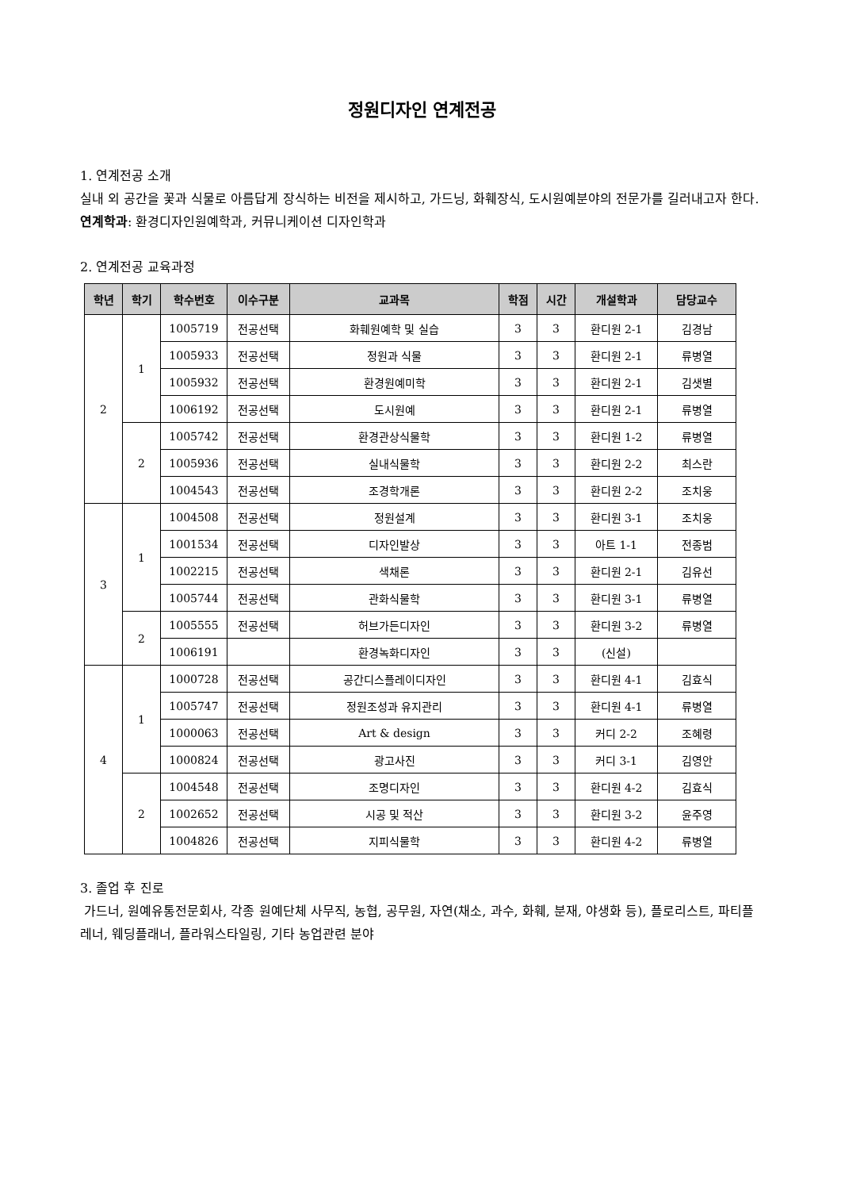정원디자인 연계전공
1. 연계전공 소개
실내 외 공간을 꽃과 식물로 아름답게 장식하는 비전을 제시하고, 가드닝, 화훼장식, 도시원예분야의 전문가를 길러내고자 한다.
연계학과: 환경디자인원예학과, 커뮤니케이션 디자인학과
2. 연계전공 교육과정
| 학년 | 학기 | 학수번호 | 이수구분 | 교과목 | 학점 | 시간 | 개설학과 | 담당교수 |
| --- | --- | --- | --- | --- | --- | --- | --- | --- |
| 2 | 1 | 1005719 | 전공선택 | 화훼원예학 및 실습 | 3 | 3 | 환디원 2-1 | 김경남 |
| | | 1005933 | 전공선택 | 정원과 식물 | 3 | 3 | 환디원 2-1 | 류병열 |
| | | 1005932 | 전공선택 | 환경원예미학 | 3 | 3 | 환디원 2-1 | 김샛별 |
| | | 1006192 | 전공선택 | 도시원예 | 3 | 3 | 환디원 2-1 | 류병열 |
| | 2 | 1005742 | 전공선택 | 환경관상식물학 | 3 | 3 | 환디원 1-2 | 류병열 |
| | | 1005936 | 전공선택 | 실내식물학 | 3 | 3 | 환디원 2-2 | 최스란 |
| | | 1004543 | 전공선택 | 조경학개론 | 3 | 3 | 환디원 2-2 | 조치웅 |
| 3 | 1 | 1004508 | 전공선택 | 정원설계 | 3 | 3 | 환디원 3-1 | 조치웅 |
| | | 1001534 | 전공선택 | 디자인발상 | 3 | 3 | 아트 1-1 | 전종범 |
| | | 1002215 | 전공선택 | 색채론 | 3 | 3 | 환디원 2-1 | 김유선 |
| | | 1005744 | 전공선택 | 관화식물학 | 3 | 3 | 환디원 3-1 | 류병열 |
| | 2 | 1005555 | 전공선택 | 허브가든디자인 | 3 | 3 | 환디원 3-2 | 류병열 |
| | | 1006191 | | 환경녹화디자인 | 3 | 3 | (신설) | |
| 4 | 1 | 1000728 | 전공선택 | 공간디스플레이디자인 | 3 | 3 | 환디원 4-1 | 김효식 |
| | | 1005747 | 전공선택 | 정원조성과 유지관리 | 3 | 3 | 환디원 4-1 | 류병열 |
| | | 1000063 | 전공선택 | Art & design | 3 | 3 | 커디 2-2 | 조혜령 |
| | | 1000824 | 전공선택 | 광고사진 | 3 | 3 | 커디 3-1 | 김영안 |
| | 2 | 1004548 | 전공선택 | 조명디자인 | 3 | 3 | 환디원 4-2 | 김효식 |
| | | 1002652 | 전공선택 | 시공 및 적산 | 3 | 3 | 환디원 3-2 | 윤주영 |
| | | 1004826 | 전공선택 | 지피식물학 | 3 | 3 | 환디원 4-2 | 류병열 |
3. 졸업 후 진로
가드너, 원예유통전문회사, 각종 원예단체 사무직, 농협, 공무원, 자연(채소, 과수, 화훼, 분재, 야생화 등), 플로리스트, 파티플레너, 웨딩플래너, 플라워스타일링, 기타 농업관련 분야